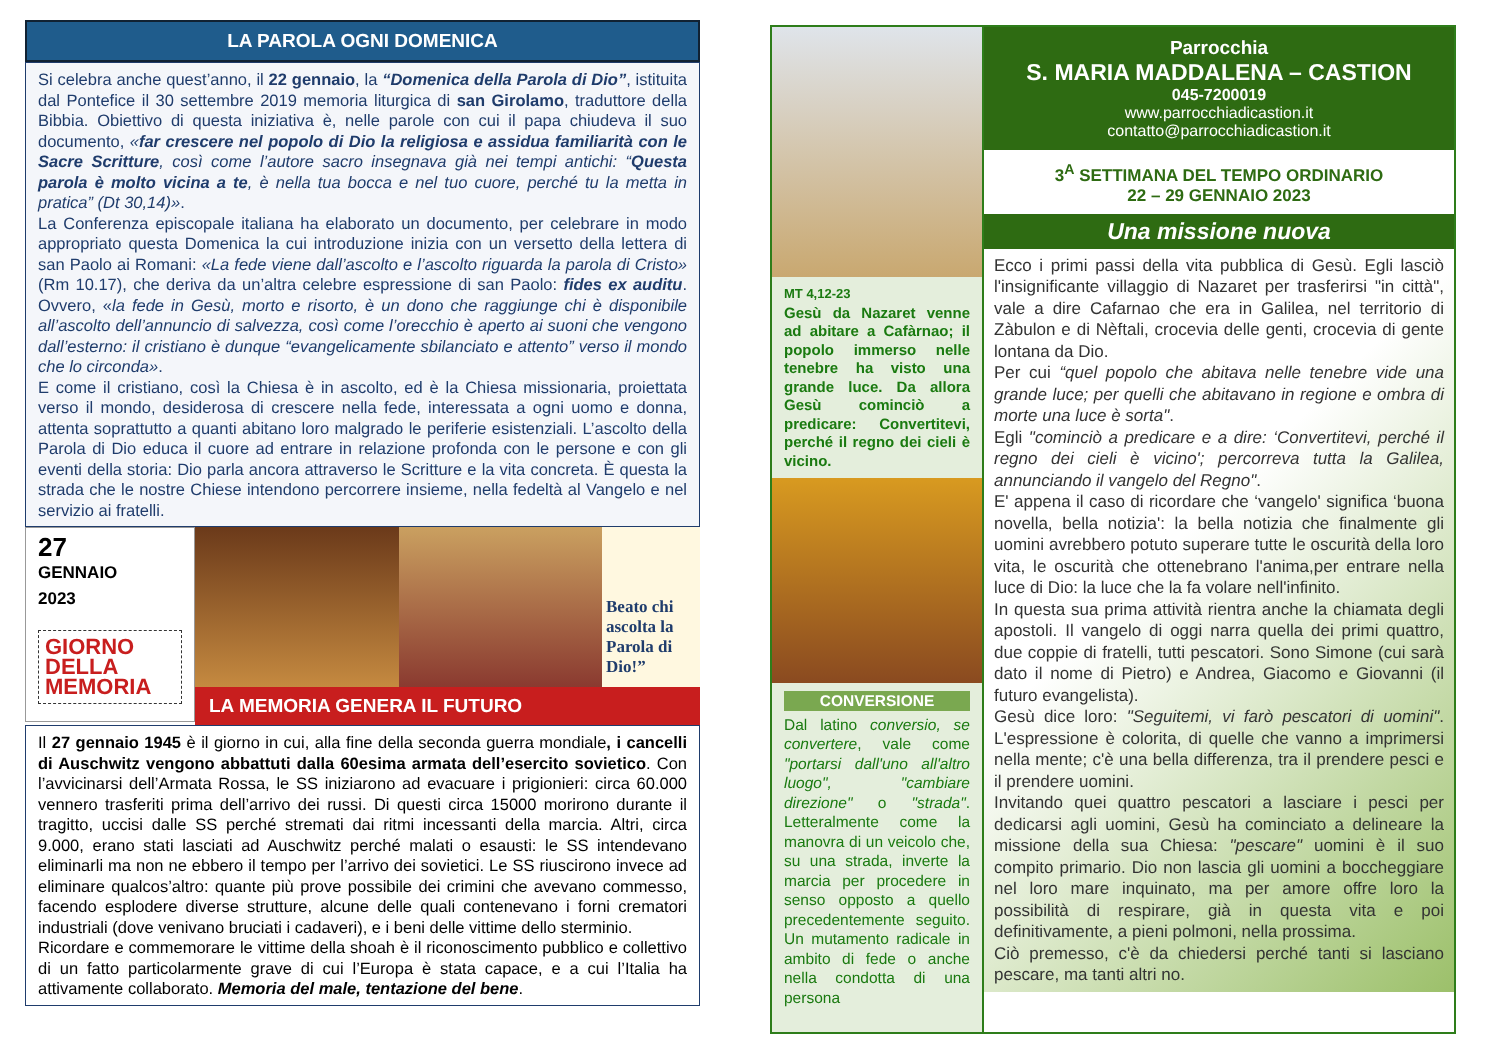LA PAROLA OGNI DOMENICA
Si celebra anche quest’anno, il 22 gennaio, la “Domenica della Parola di Dio”, istituita dal Pontefice il 30 settembre 2019 memoria liturgica di san Girolamo, traduttore della Bibbia. Obiettivo di questa iniziativa è, nelle parole con cui il papa chiudeva il suo documento, «far crescere nel popolo di Dio la religiosa e assidua familiarità con le Sacre Scritture, così come l’autore sacro insegnava già nei tempi antichi: “Questa parola è molto vicina a te, è nella tua bocca e nel tuo cuore, perché tu la metta in pratica” (Dt 30,14)».
La Conferenza episcopale italiana ha elaborato un documento, per celebrare in modo appropriato questa Domenica la cui introduzione inizia con un versetto della lettera di san Paolo ai Romani: «La fede viene dall’ascolto e l’ascolto riguarda la parola di Cristo» (Rm 10.17), che deriva da un’altra celebre espressione di san Paolo: fides ex auditu. Ovvero, «la fede in Gesù, morto e risorto, è un dono che raggiunge chi è disponibile all’ascolto dell’annuncio di salvezza, così come l’orecchio è aperto ai suoni che vengono dall’esterno: il cristiano è dunque “evangelicamente sbilanciato e attento” verso il mondo che lo circonda».
E come il cristiano, così la Chiesa è in ascolto, ed è la Chiesa missionaria, proiettata verso il mondo, desiderosa di crescere nella fede, interessata a ogni uomo e donna, attenta soprattutto a quanti abitano loro malgrado le periferie esistenziali. L’ascolto della Parola di Dio educa il cuore ad entrare in relazione profonda con le persone e con gli eventi della storia: Dio parla ancora attraverso le Scritture e la vita concreta. È questa la strada che le nostre Chiese intendono percorrere insieme, nella fedeltà al Vangelo e nel servizio ai fratelli.
27
GENNAIO
2023
GIORNO DELLA MEMORIA
Beato chi ascolta la Parola di Dio!”
LA MEMORIA GENERA IL FUTURO
Il 27 gennaio 1945 è il giorno in cui, alla fine della seconda guerra mondiale, i cancelli di Auschwitz vengono abbattuti dalla 60esima armata dell’esercito sovietico. Con l’avvicinarsi dell’Armata Rossa, le SS iniziarono ad evacuare i prigionieri: circa 60.000 vennero trasferiti prima dell’arrivo dei russi. Di questi circa 15000 morirono durante il tragitto, uccisi dalle SS perché stremati dai ritmi incessanti della marcia. Altri, circa 9.000, erano stati lasciati ad Auschwitz perché malati o esausti: le SS intendevano eliminarli ma non ne ebbero il tempo per l’arrivo dei sovietici. Le SS riuscirono invece ad eliminare qualcos’altro: quante più prove possibile dei crimini che avevano commesso, facendo esplodere diverse strutture, alcune delle quali contenevano i forni crematori industriali (dove venivano bruciati i cadaveri), e i beni delle vittime dello sterminio.
Ricordare e commemorare le vittime della shoah è il riconoscimento pubblico e collettivo di un fatto particolarmente grave di cui l’Europa è stata capace, e a cui l’Italia ha attivamente collaborato. Memoria del male, tentazione del bene.
MT 4,12-23
Gesù da Nazaret venne ad abitare a Cafàrnao; il popolo immerso nelle tenebre ha visto una grande luce. Da allora Gesù cominciò a predicare: Convertitevi, perché il regno dei cieli è vicino.
CONVERSIONE
Dal latino conversio, se convertere, vale come "portarsi dall'uno all'altro luogo", "cambiare direzione" o "strada". Letteralmente come la manovra di un veicolo che, su una strada, inverte la marcia per procedere in senso opposto a quello precedentemente seguito. Un mutamento radicale in ambito di fede o anche nella condotta di una persona
Parrocchia
S. MARIA MADDALENA – CASTION
045-7200019
www.parrocchiadicastion.it
contatto@parrocchiadicastion.it
3<sup>A</sup> SETTIMANA DEL TEMPO ORDINARIO
22 – 29 GENNAIO 2023
Una missione nuova
Ecco i primi passi della vita pubblica di Gesù. Egli lasciò l'insignificante villaggio di Nazaret per trasferirsi "in città", vale a dire Cafarnao che era in Galilea, nel territorio di Zàbulon e di Nèftali, crocevia delle genti, crocevia di gente lontana da Dio.
Per cui “quel popolo che abitava nelle tenebre vide una grande luce; per quelli che abitavano in regione e ombra di morte una luce è sorta".
Egli "cominciò a predicare e a dire: ‘Convertitevi, perché il regno dei cieli è vicino'; percorreva tutta la Galilea, annunciando il vangelo del Regno".
E' appena il caso di ricordare che ‘vangelo' significa ‘buona novella, bella notizia': la bella notizia che finalmente gli uomini avrebbero potuto superare tutte le oscurità della loro vita, le oscurità che ottenebrano l'anima,per entrare nella luce di Dio: la luce che la fa volare nell'infinito.
In questa sua prima attività rientra anche la chiamata degli apostoli. Il vangelo di oggi narra quella dei primi quattro, due coppie di fratelli, tutti pescatori. Sono Simone (cui sarà dato il nome di Pietro) e Andrea, Giacomo e Giovanni (il futuro evangelista).
Gesù dice loro: "Seguitemi, vi farò pescatori di uomini". L'espressione è colorita, di quelle che vanno a imprimersi nella mente; c'è una bella differenza, tra il prendere pesci e il prendere uomini.
Invitando quei quattro pescatori a lasciare i pesci per dedicarsi agli uomini, Gesù ha cominciato a delineare la missione della sua Chiesa: "pescare" uomini è il suo compito primario. Dio non lascia gli uomini a boccheggiare nel loro mare inquinato, ma per amore offre loro la possibilità di respirare, già in questa vita e poi definitivamente, a pieni polmoni, nella prossima.
Ciò premesso, c'è da chiedersi perché tanti si lasciano pescare, ma tanti altri no.